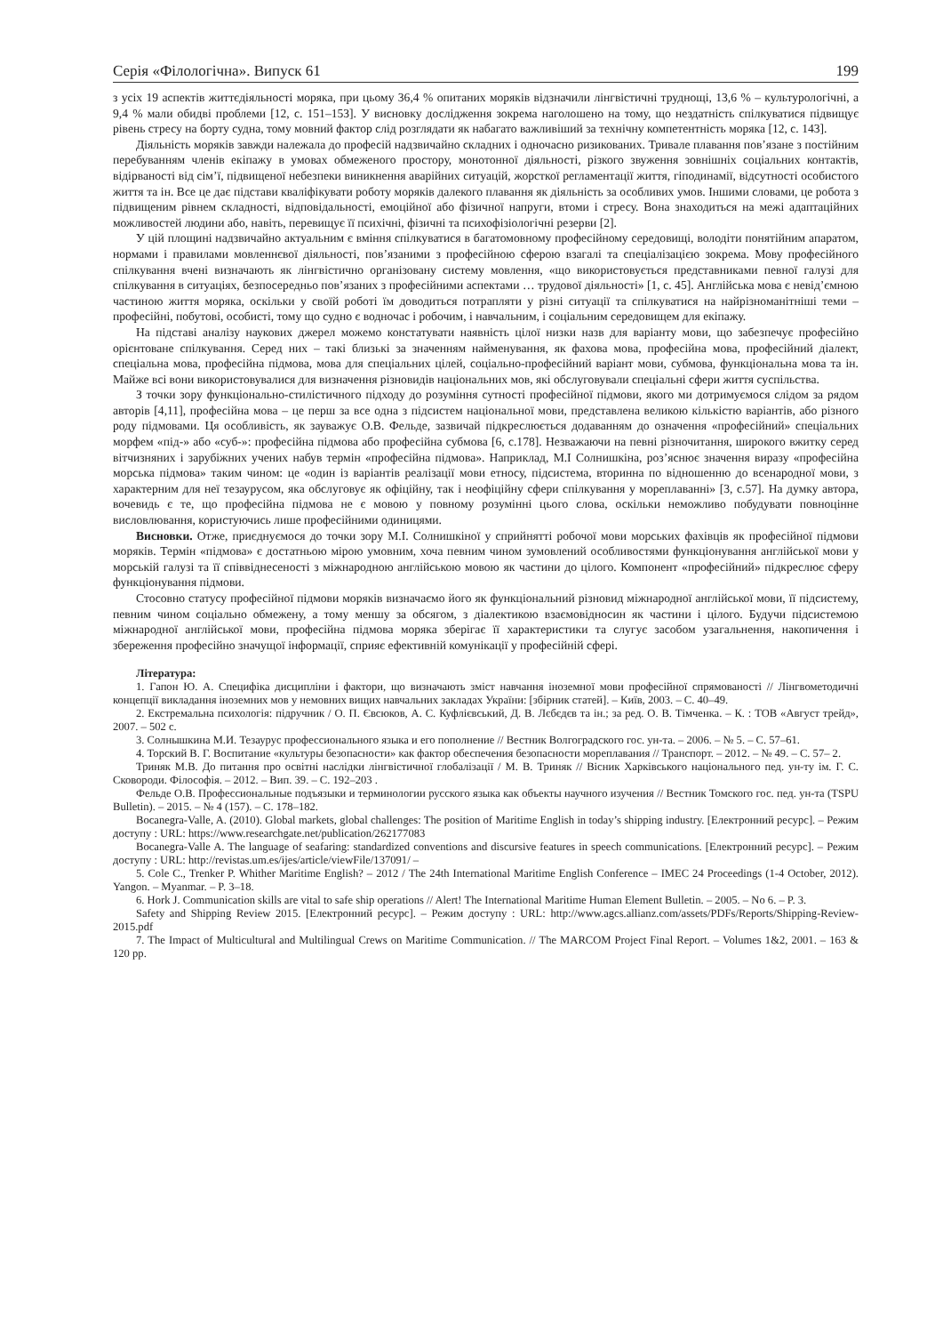Серія «Філологічна». Випуск 61 199
з усіх 19 аспектів життєдіяльності моряка, при цьому 36,4 % опитаних моряків відзначили лінгвістичні труднощі, 13,6 % – культурологічні, а 9,4 % мали обидві проблеми [12, с. 151–153]. У висновку дослідження зокрема наголошено на тому, що нездатність спілкуватися підвищує рівень стресу на борту судна, тому мовний фактор слід розглядати як набагато важливіший за технічну компетентність моряка [12, с. 143].
Діяльність моряків завжди належала до професій надзвичайно складних і одночасно ризикованих. Тривале плавання пов’язане з постійним перебуванням членів екіпажу в умовах обмеженого простору, монотонної діяльності, різкого звуження зовнішніх соціальних контактів, відірваності від сім’ї, підвищеної небезпеки виникнення аварійних ситуацій, жорсткої регламентації життя, гіподинамії, відсутності особистого життя та ін. Все це дає підстави кваліфікувати роботу моряків далекого плавання як діяльність за особливих умов. Іншими словами, це робота з підвищеним рівнем складності, відповідальності, емоційної або фізичної напруги, втоми і стресу. Вона знаходиться на межі адаптаційних можливостей людини або, навіть, перевищує її психічні, фізичні та психофізіологічні резерви [2].
У цій площині надзвичайно актуальним є вміння спілкуватися в багатомовному професійному середовищі, володіти понятійним апаратом, нормами і правилами мовленнєвої діяльності, пов’язаними з професійною сферою взагалі та спеціалізацією зокрема. Мову професійного спілкування вчені визначають як лінгвістично організовану систему мовлення, «що використовується представниками певної галузі для спілкування в ситуаціях, безпосередньо пов’язаних з професійними аспектами … трудової діяльності» [1, с. 45]. Англійська мова є невід’ємною частиною життя моряка, оскільки у своїй роботі їм доводиться потрапляти у різні ситуації та спілкуватися на найрізноманітніші теми – професійні, побутові, особисті, тому що судно є водночас і робочим, і навчальним, і соціальним середовищем для екіпажу.
На підставі аналізу наукових джерел можемо констатувати наявність цілої низки назв для варіанту мови, що забезпечує професійно орієнтоване спілкування. Серед них – такі близькі за значенням найменування, як фахова мова, професійна мова, професійний діалект, спеціальна мова, професійна підмова, мова для спеціальних цілей, соціально-професійний варіант мови, субмова, функціональна мова та ін. Майже всі вони використовувалися для визначення різновидів національних мов, які обслуговували спеціальні сфери життя суспільства.
З точки зору функціонально-стилістичного підходу до розуміння сутності професійної підмови, якого ми дотримуємося слідом за рядом авторів [4,11], професійна мова – це перш за все одна з підсистем національної мови, представлена великою кількістю варіантів, або різного роду підмовами. Ця особливість, як зауважує О.В. Фельде, зазвичай підкреслюється додаванням до означення «професійний» спеціальних морфем «під-» або «суб-»: професійна підмова або професійна субмова [6, с.178]. Незважаючи на певні різночитання, широкого вжитку серед вітчизняних і зарубіжних учених набув термін «професійна підмова». Наприклад, М.І Солнишкіна, роз’яснює значення виразу «професійна морська підмова» таким чином: це «один із варіантів реалізації мови етносу, підсистема, вторинна по відношенню до всенародної мови, з характерним для неї тезаурусом, яка обслуговує як офіційну, так і неофіційну сфери спілкування у мореплаванні» [3, с.57]. На думку автора, вочевидь є те, що професійна підмова не є мовою у повному розумінні цього слова, оскільки неможливо побудувати повноцінне висловлювання, користуючись лише професійними одиницями.
Висновки. Отже, приєднуємося до точки зору М.І. Солнишкіної у сприйнятті робочої мови морських фахівців як професійної підмови моряків. Термін «підмова» є достатньою мірою умовним, хоча певним чином зумовлений особливостями функціонування англійської мови у морській галузі та її співвіднесеності з міжнародною англійською мовою як частини до цілого. Компонент «професійний» підкреслює сферу функціонування підмови.
Стосовно статусу професійної підмови моряків визначаємо його як функціональний різновид міжнародної англійської мови, її підсистему, певним чином соціально обмежену, а тому меншу за обсягом, з діалектикою взаємовідносин як частини і цілого. Будучи підсистемою міжнародної англійської мови, професійна підмова моряка зберігає її характеристики та слугує засобом узагальнення, накопичення і збереження професійно значущої інформації, сприяє ефективній комунікації у професійній сфері.
Література:
1. Гапон Ю. А. Специфіка дисципліни і фактори, що визначають зміст навчання іноземної мови професійної спрямованості // Лінгвометодичні концепції викладання іноземних мов у немовних вищих навчальних закладах України: [збірник статей]. – Київ, 2003. – С. 40–49.
2. Екстремальна психологія: підручник / О. П. Євсюков, А. С. Куфлієвський, Д. В. Лєбєдєв та ін.; за ред. О. В. Тімченка. – К. : ТОВ «Август трейд», 2007. – 502 с.
3. Солнышкина М.И. Тезаурус профессионального языка и его пополнение // Вестник Волгоградского гос. ун-та. – 2006. – № 5. – С. 57–61.
4. Торский В. Г. Воспитание «культуры безопасности» как фактор обеспечения безопасности мореплавания // Транспорт. – 2012. – № 49. – С. 57– 2.
Триняк М.В. До питання про освітні наслідки лінгвістичної глобалізації / М. В. Триняк // Вісник Харківського національного пед. ун-ту ім. Г. С. Сковороди. Філософія. – 2012. – Вип. 39. – С. 192–203 .
Фельде О.В. Профессиональные подъязыки и терминологии русского языка как объекты научного изучения // Вестник Томского гос. пед. ун-та (TSPU Bulletin). – 2015. – № 4 (157). – С. 178–182.
Bocanegra-Valle, A. (2010). Global markets, global challenges: The position of Maritime English in today’s shipping industry. [Електронний ресурс]. – Режим доступу : URL: https://www.researchgate.net/publication/262177083
Bocanegra-Valle A. The language of seafaring: standardized conventions and discursive features in speech communications. [Електронний ресурс]. – Режим доступу : URL: http://revistas.um.es/ijes/article/viewFile/137091/ –
5. Cole C., Trenker P. Whither Maritime English? – 2012 / The 24th International Maritime English Conference – IMEC 24 Proceedings (1-4 October, 2012). Yangon. – Myanmar. – P. 3–18.
6. Hork J. Communication skills are vital to safe ship operations // Alert! The International Maritime Human Element Bulletin. – 2005. – No 6. – P. 3.
Safety and Shipping Review 2015. [Електронний ресурс]. – Режим доступу : URL: http://www.agcs.allianz.com/assets/PDFs/Reports/Shipping-Review-2015.pdf
7. The Impact of Multicultural and Multilingual Crews on Maritime Communication. // The MARCOM Project Final Report. – Volumes 1&2, 2001. – 163 & 120 pp.